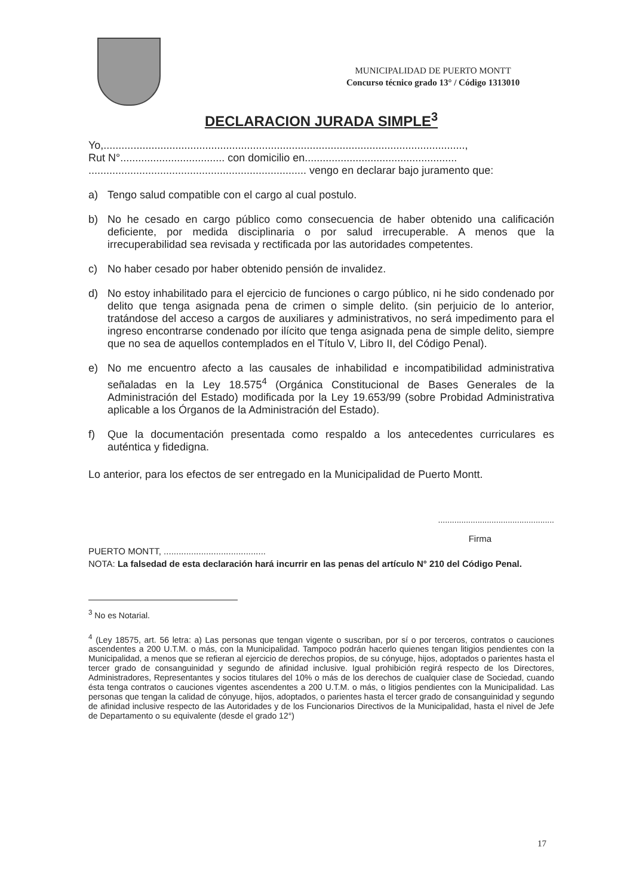MUNICIPALIDAD DE PUERTO MONTT
Concurso técnico grado 13° / Código 1313010
DECLARACION JURADA SIMPLE<sup>3</sup>
Yo,.........................................................................................................................,
Rut N°................................... con domicilio en...................................................
......................................................................... vengo en declarar bajo juramento que:
a) Tengo salud compatible con el cargo al cual postulo.
b) No he cesado en cargo público como consecuencia de haber obtenido una calificación deficiente, por medida disciplinaria o por salud irrecuperable. A menos que la irrecuperabilidad sea revisada y rectificada por las autoridades competentes.
c) No haber cesado por haber obtenido pensión de invalidez.
d) No estoy inhabilitado para el ejercicio de funciones o cargo público, ni he sido condenado por delito que tenga asignada pena de crimen o simple delito. (sin perjuicio de lo anterior, tratándose del acceso a cargos de auxiliares y administrativos, no será impedimento para el ingreso encontrarse condenado por ilícito que tenga asignada pena de simple delito, siempre que no sea de aquellos contemplados en el Título V, Libro II, del Código Penal).
e) No me encuentro afecto a las causales de inhabilidad e incompatibilidad administrativa señaladas en la Ley 18.575<sup>4</sup> (Orgánica Constitucional de Bases Generales de la Administración del Estado) modificada por la Ley 19.653/99 (sobre Probidad Administrativa aplicable a los Órganos de la Administración del Estado).
f) Que la documentación presentada como respaldo a los antecedentes curriculares es auténtica y fidedigna.
Lo anterior, para los efectos de ser entregado en la Municipalidad de Puerto Montt.
..................................................
Firma
PUERTO MONTT, .........................................
NOTA: La falsedad de esta declaración hará incurrir en las penas del artículo N° 210 del Código Penal.
<sup>3</sup> No es Notarial.
<sup>4</sup> (Ley 18575, art. 56 letra: a) Las personas que tengan vigente o suscriban, por sí o por terceros, contratos o cauciones ascendentes a 200 U.T.M. o más, con la Municipalidad. Tampoco podrán hacerlo quienes tengan litigios pendientes con la Municipalidad, a menos que se refieran al ejercicio de derechos propios, de su cónyuge, hijos, adoptados o parientes hasta el tercer grado de consanguinidad y segundo de afinidad inclusive. Igual prohibición regirá respecto de los Directores, Administradores, Representantes y socios titulares del 10% o más de los derechos de cualquier clase de Sociedad, cuando ésta tenga contratos o cauciones vigentes ascendentes a 200 U.T.M. o más, o litigios pendientes con la Municipalidad. Las personas que tengan la calidad de cónyuge, hijos, adoptados, o parientes hasta el tercer grado de consanguinidad y segundo de afinidad inclusive respecto de las Autoridades y de los Funcionarios Directivos de la Municipalidad, hasta el nivel de Jefe de Departamento o su equivalente (desde el grado 12°)
17